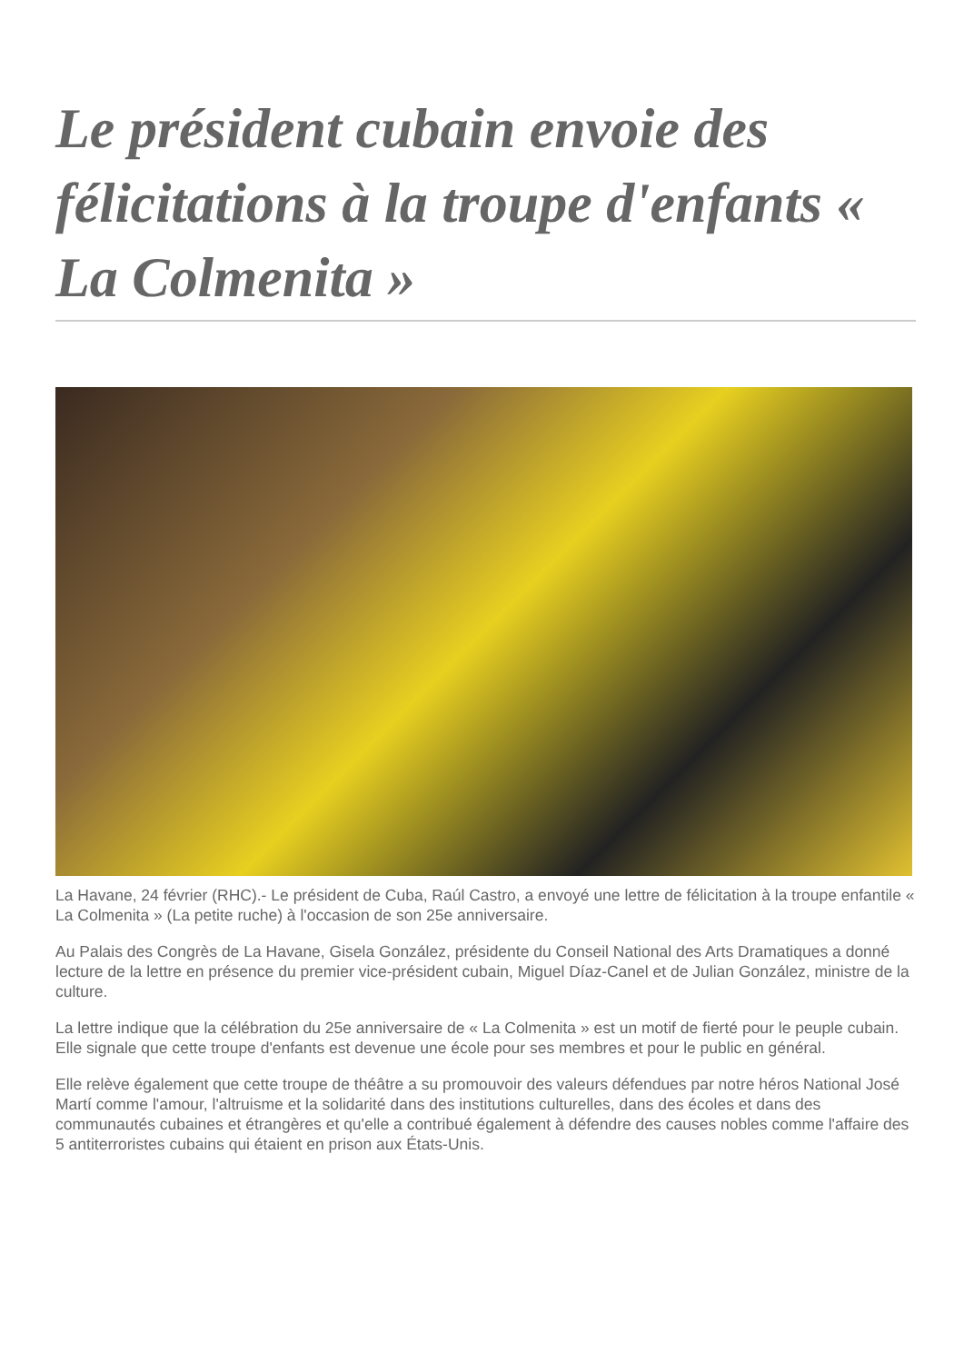Le président cubain envoie des félicitations à la troupe d'enfants « La Colmenita »
La Havane, 24 février (RHC).- Le président de Cuba, Raúl Castro, a envoyé une lettre de félicitation à la troupe enfantile « La Colmenita » (La petite ruche) à l'occasion de son 25e anniversaire.
Au Palais des Congrès de La Havane, Gisela González, présidente du Conseil National des Arts Dramatiques a donné lecture de la lettre en présence du premier vice-président cubain, Miguel Díaz-Canel et de Julian González, ministre de la culture.
La lettre indique que la célébration du 25e anniversaire de « La Colmenita » est un motif de fierté pour le peuple cubain. Elle signale que cette troupe d'enfants est devenue une école pour ses membres et pour le public en général.
Elle relève également que cette troupe de théâtre a su promouvoir des valeurs défendues par notre héros National José Martí comme l'amour, l'altruisme et la solidarité dans des institutions culturelles, dans des écoles et dans des communautés cubaines et étrangères et qu'elle a contribué également à défendre des causes nobles comme l'affaire des 5 antiterroristes cubains qui étaient en prison aux États-Unis.